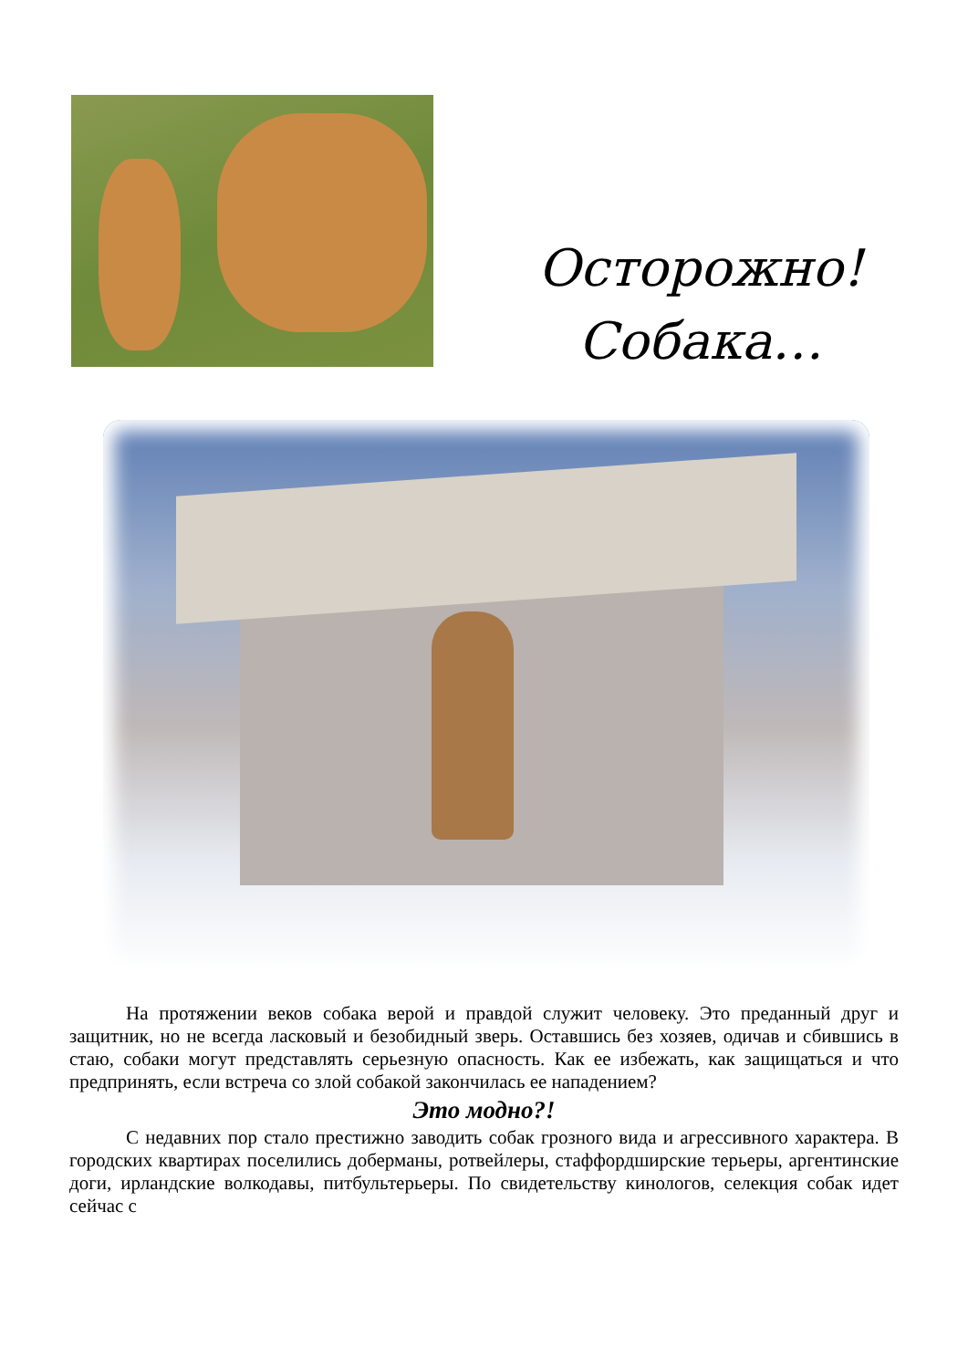Осторожно!
Собака…
На протяжении веков собака верой и правдой служит человеку. Это преданный друг и защитник, но не всегда ласковый и безобидный зверь. Оставшись без хозяев, одичав и сбившись в стаю, собаки могут представлять серьезную опасность. Как ее избежать, как защищаться и что предпринять, если встреча со злой собакой закончилась ее нападением?
Это модно?!
С недавних пор стало престижно заводить собак грозного вида и агрессивного характера. В городских квартирах поселились доберманы, ротвейлеры, стаффордширские терьеры, аргентинские доги, ирландские волкодавы, питбультерьеры. По свидетельству кинологов, селекция собак идет сейчас с